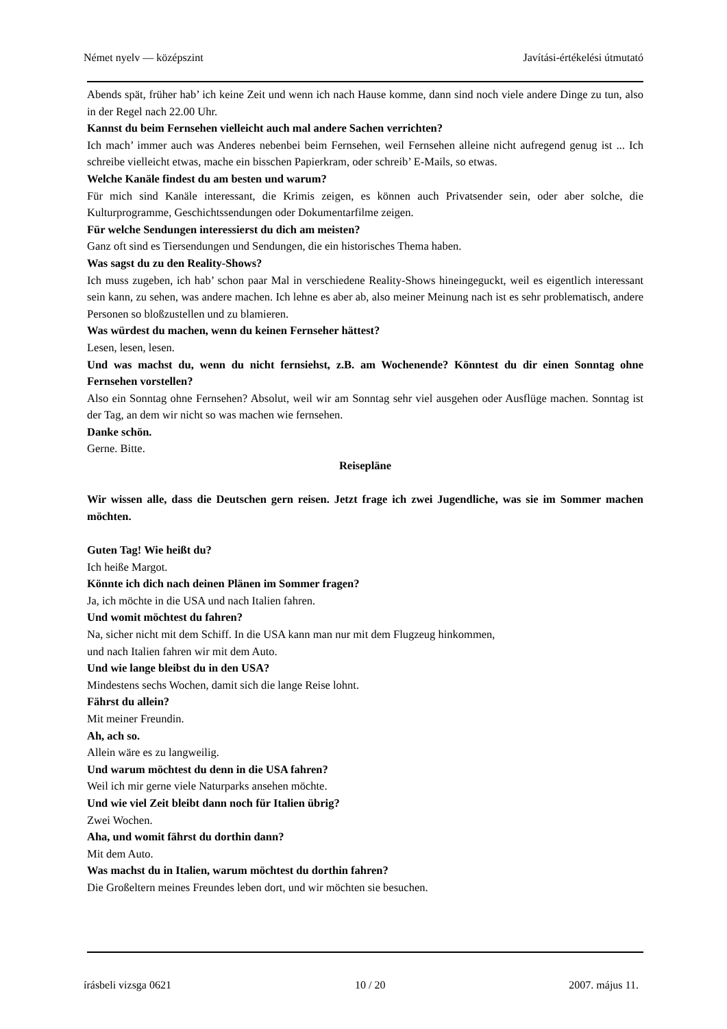Német nyelv — középszint Javítási-értékelési útmutató
Abends spät, früher hab’ ich keine Zeit und wenn ich nach Hause komme, dann sind noch viele andere Dinge zu tun, also in der Regel nach 22.00 Uhr.
Kannst du beim Fernsehen vielleicht auch mal andere Sachen verrichten?
Ich mach’ immer auch was Anderes nebenbei beim Fernsehen, weil Fernsehen alleine nicht aufregend genug ist ... Ich schreibe vielleicht etwas, mache ein bisschen Papierkram, oder schreib’ E-Mails, so etwas.
Welche Kanäle findest du am besten und warum?
Für mich sind Kanäle interessant, die Krimis zeigen, es können auch Privatsender sein, oder aber solche, die Kulturprogramme, Geschichtssendungen oder Dokumentarfilme zeigen.
Für welche Sendungen interessierst du dich am meisten?
Ganz oft sind es Tiersendungen und Sendungen, die ein historisches Thema haben.
Was sagst du zu den Reality-Shows?
Ich muss zugeben, ich hab’ schon paar Mal in verschiedene Reality-Shows hineingeguckt, weil es eigentlich interessant sein kann, zu sehen, was andere machen. Ich lehne es aber ab, also meiner Meinung nach ist es sehr problematisch, andere Personen so bloßzustellen und zu blamieren.
Was würdest du machen, wenn du keinen Fernseher hättest?
Lesen, lesen, lesen.
Und was machst du, wenn du nicht fernsiehst, z.B. am Wochenende? Könntest du dir einen Sonntag ohne Fernsehen vorstellen?
Also ein Sonntag ohne Fernsehen? Absolut, weil wir am Sonntag sehr viel ausgehen oder Ausflüge machen. Sonntag ist der Tag, an dem wir nicht so was machen wie fernsehen.
Danke schön.
Gerne. Bitte.
Reisepläne
Wir wissen alle, dass die Deutschen gern reisen. Jetzt frage ich zwei Jugendliche, was sie im Sommer machen möchten.
Guten Tag! Wie heißt du?
Ich heiße Margot.
Könnte ich dich nach deinen Plänen im Sommer fragen?
Ja, ich möchte in die USA und nach Italien fahren.
Und womit möchtest du fahren?
Na, sicher nicht mit dem Schiff. In die USA kann man nur mit dem Flugzeug hinkommen,
und nach Italien fahren wir mit dem Auto.
Und wie lange bleibst du in den USA?
Mindestens sechs Wochen, damit sich die lange Reise lohnt.
Fährst du allein?
Mit meiner Freundin.
Ah, ach so.
Allein wäre es zu langweilig.
Und warum möchtest du denn in die USA fahren?
Weil ich mir gerne viele Naturparks ansehen möchte.
Und wie viel Zeit bleibt dann noch für Italien übrig?
Zwei Wochen.
Aha, und womit fährst du dorthin dann?
Mit dem Auto.
Was machst du in Italien, warum möchtest du dorthin fahren?
Die Großeltern meines Freundes leben dort, und wir möchten sie besuchen.
írásbeli vizsga 0621 10 / 20 2007. május 11.